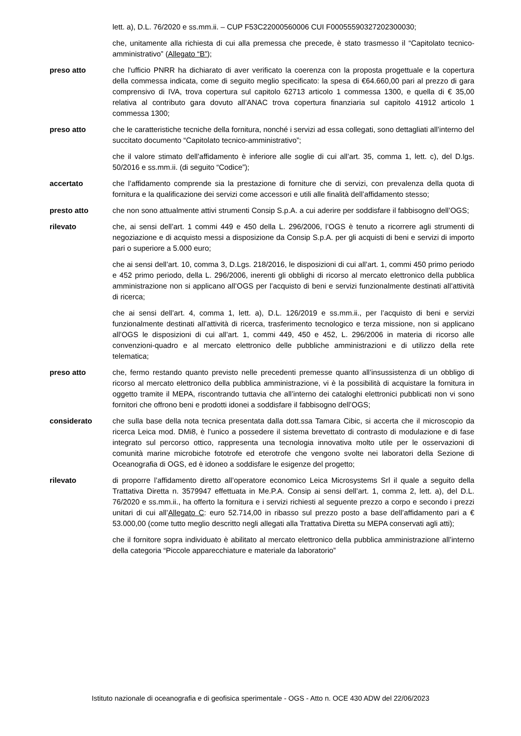lett. a), D.L. 76/2020 e ss.mm.ii. – CUP F53C22000560006 CUI F00055590327202300030;
che, unitamente alla richiesta di cui alla premessa che precede, è stato trasmesso il “Capitolato tecnico-amministrativo” (Allegato “B”);
preso atto che l'ufficio PNRR ha dichiarato di aver verificato la coerenza con la proposta progettuale e la copertura della commessa indicata, come di seguito meglio specificato: la spesa di €64.660,00 pari al prezzo di gara comprensivo di IVA, trova copertura sul capitolo 62713 articolo 1 commessa 1300, e quella di € 35,00 relativa al contributo gara dovuto all’ANAC trova copertura finanziaria sul capitolo 41912 articolo 1 commessa 1300;
preso atto che le caratteristiche tecniche della fornitura, nonché i servizi ad essa collegati, sono dettagliati all’interno del succitato documento “Capitolato tecnico-amministrativo”;
che il valore stimato dell’affidamento è inferiore alle soglie di cui all’art. 35, comma 1, lett. c), del D.lgs. 50/2016 e ss.mm.ii. (di seguito “Codice”);
accertato che l’affidamento comprende sia la prestazione di forniture che di servizi, con prevalenza della quota di fornitura e la qualificazione dei servizi come accessori e utili alle finalità dell’affidamento stesso;
presto atto che non sono attualmente attivi strumenti Consip S.p.A. a cui aderire per soddisfare il fabbisogno dell’OGS;
rilevato che, ai sensi dell’art. 1 commi 449 e 450 della L. 296/2006, l’OGS è tenuto a ricorrere agli strumenti di negoziazione e di acquisto messi a disposizione da Consip S.p.A. per gli acquisti di beni e servizi di importo pari o superiore a 5.000 euro;
che ai sensi dell’art. 10, comma 3, D.Lgs. 218/2016, le disposizioni di cui all’art. 1, commi 450 primo periodo e 452 primo periodo, della L. 296/2006, inerenti gli obblighi di ricorso al mercato elettronico della pubblica amministrazione non si applicano all’OGS per l’acquisto di beni e servizi funzionalmente destinati all’attività di ricerca;
che ai sensi dell’art. 4, comma 1, lett. a), D.L. 126/2019 e ss.mm.ii., per l’acquisto di beni e servizi funzionalmente destinati all’attività di ricerca, trasferimento tecnologico e terza missione, non si applicano all’OGS le disposizioni di cui all’art. 1, commi 449, 450 e 452, L. 296/2006 in materia di ricorso alle convenzioni-quadro e al mercato elettronico delle pubbliche amministrazioni e di utilizzo della rete telematica;
preso atto che, fermo restando quanto previsto nelle precedenti premesse quanto all’insussistenza di un obbligo di ricorso al mercato elettronico della pubblica amministrazione, vi è la possibilità di acquistare la fornitura in oggetto tramite il MEPA, riscontrando tuttavia che all’interno dei cataloghi elettronici pubblicati non vi sono fornitori che offrono beni e prodotti idonei a soddisfare il fabbisogno dell’OGS;
considerato che sulla base della nota tecnica presentata dalla dott.ssa Tamara Cibic, si accerta che il microscopio da ricerca Leica mod. DMi8, è l’unico a possedere il sistema brevettato di contrasto di modulazione e di fase integrato sul percorso ottico, rappresenta una tecnologia innovativa molto utile per le osservazioni di comunità marine microbiche fototrofe ed eterotrofe che vengono svolte nei laboratori della Sezione di Oceanografia di OGS, ed è idoneo a soddisfare le esigenze del progetto;
rilevato di proporre l’affidamento diretto all’operatore economico Leica Microsystems Srl il quale a seguito della Trattativa Diretta n. 3579947 effettuata in Me.P.A. Consip ai sensi dell’art. 1, comma 2, lett. a), del D.L. 76/2020 e ss.mm.ii., ha offerto la fornitura e i servizi richiesti al seguente prezzo a corpo e secondo i prezzi unitari di cui all’Allegato C: euro 52.714,00 in ribasso sul prezzo posto a base dell’affidamento pari a € 53.000,00 (come tutto meglio descritto negli allegati alla Trattativa Diretta su MEPA conservati agli atti);
che il fornitore sopra individuato è abilitato al mercato elettronico della pubblica amministrazione all’interno della categoria “Piccole apparecchiature e materiale da laboratorio”
Istituto nazionale di oceanografia e di geofisica sperimentale - OGS - Atto n. OCE 430 ADW del 22/06/2023